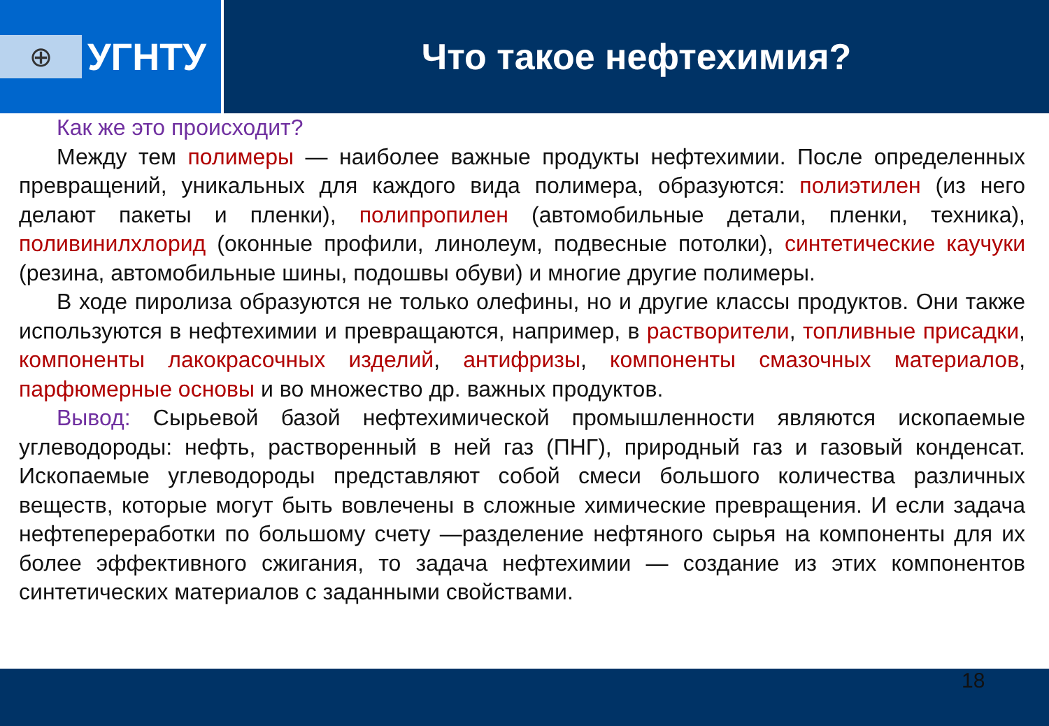⊕
УГНТУ
Что такое нефтехимия?
Как же это происходит?
Между тем полимеры — наиболее важные продукты нефтехимии. После определенных превращений, уникальных для каждого вида полимера, образуются: полиэтилен (из него делают пакеты и пленки), полипропилен (автомобильные детали, пленки, техника), поливинилхлорид (оконные профили, линолеум, подвесные потолки), синтетические каучуки (резина, автомобильные шины, подошвы обуви) и многие другие полимеры.
В ходе пиролиза образуются не только олефины, но и другие классы продуктов. Они также используются в нефтехимии и превращаются, например, в растворители, топливные присадки, компоненты лакокрасочных изделий, антифризы, компоненты смазочных материалов, парфюмерные основы и во множество др. важных продуктов.
Вывод: Сырьевой базой нефтехимической промышленности являются ископаемые углеводороды: нефть, растворенный в ней газ (ПНГ), природный газ и газовый конденсат. Ископаемые углеводороды представляют собой смеси большого количества различных веществ, которые могут быть вовлечены в сложные химические превращения. И если задача нефтепереработки по большому счету —разделение нефтяного сырья на компоненты для их более эффективного сжигания, то задача нефтехимии — создание из этих компонентов синтетических материалов с заданными свойствами.
18